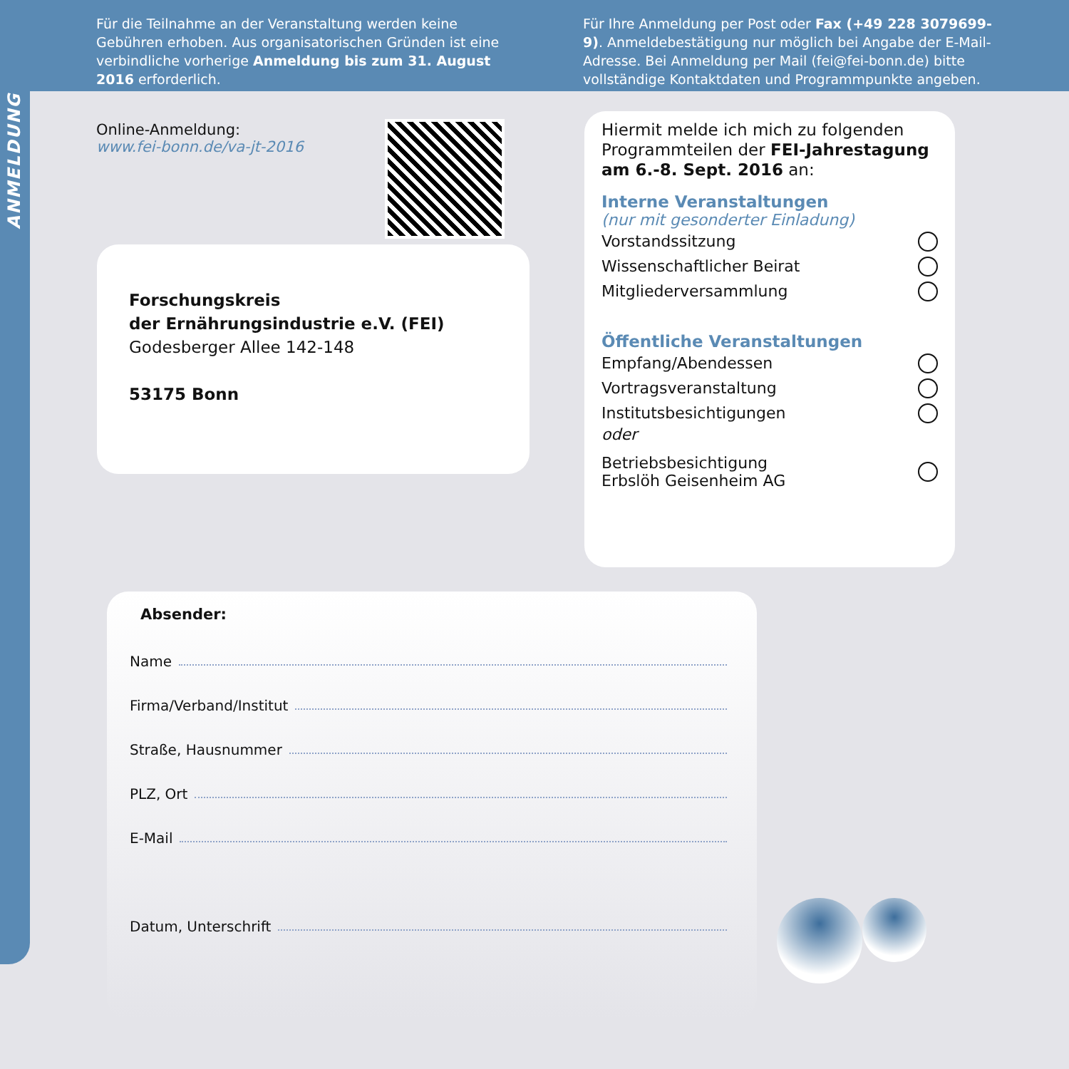Für die Teilnahme an der Veranstaltung werden keine Gebühren erhoben. Aus organisatorischen Gründen ist eine verbindliche vorherige Anmeldung bis zum 31. August 2016 erforderlich.
Für Ihre Anmeldung per Post oder Fax (+49 228 3079699-9). Anmeldebestätigung nur möglich bei Angabe der E-Mail-Adresse. Bei Anmeldung per Mail (fei@fei-bonn.de) bitte vollständige Kontaktdaten und Programmpunkte angeben.
ANMELDUNG
Online-Anmeldung:
www.fei-bonn.de/va-jt-2016
Forschungskreis
der Ernährungsindustrie e.V. (FEI)
Godesberger Allee 142-148
53175 Bonn
Hiermit melde ich mich zu folgenden Programmteilen der FEI-Jahrestagung am 6.-8. Sept. 2016 an:
Interne Veranstaltungen
(nur mit gesonderter Einladung)
Vorstandssitzung
Wissenschaftlicher Beirat
Mitgliederversammlung
Öffentliche Veranstaltungen
Empfang/Abendessen
Vortragsveranstaltung
Institutsbesichtigungen
oder
Betriebsbesichtigung
Erbslöh Geisenheim AG
Absender:
Name
Firma/Verband/Institut
Straße, Hausnummer
PLZ, Ort
E-Mail
Datum, Unterschrift